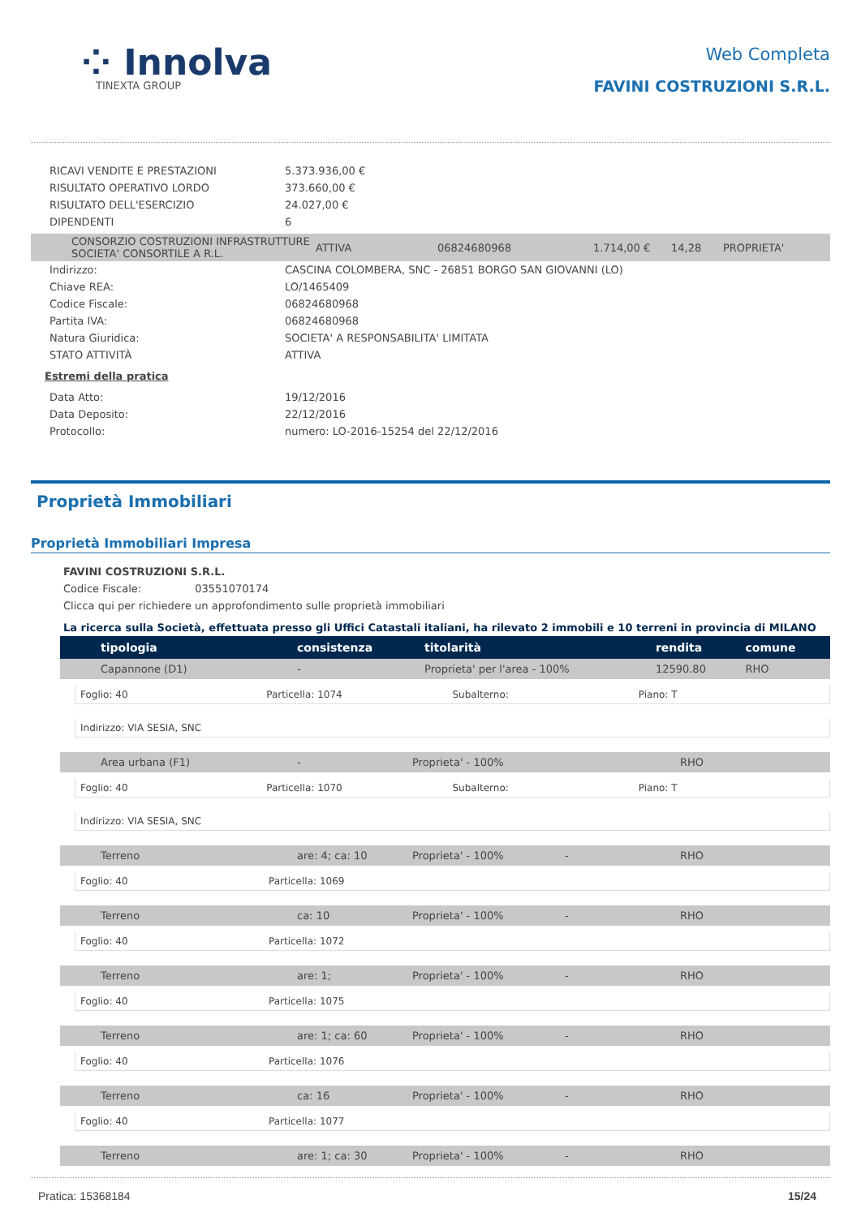⁘ Innolva
TINEXTA GROUP
Web Completa
FAVINI COSTRUZIONI S.R.L.
| RICAVI VENDITE E PRESTAZIONI | 5.373.936,00 € |
| RISULTATO OPERATIVO LORDO | 373.660,00 € |
| RISULTATO DELL'ESERCIZIO | 24.027,00 € |
| DIPENDENTI | 6 |
| CONSORZIO COSTRUZIONI INFRASTRUTTURE SOCIETA' CONSORTILE A R.L. | ATTIVA | 06824680968 | 1.714,00 € | 14,28 | PROPRIETA' |
| Indirizzo: | CASCINA COLOMBERA, SNC - 26851 BORGO SAN GIOVANNI (LO) |
| Chiave REA: | LO/1465409 |
| Codice Fiscale: | 06824680968 |
| Partita IVA: | 06824680968 |
| Natura Giuridica: | SOCIETA' A RESPONSABILITA' LIMITATA |
| STATO ATTIVITÀ | ATTIVA |
Estremi della pratica
| Data Atto: | 19/12/2016 |
| Data Deposito: | 22/12/2016 |
| Protocollo: | numero: LO-2016-15254 del 22/12/2016 |
Proprietà Immobiliari
Proprietà Immobiliari Impresa
FAVINI COSTRUZIONI S.R.L.
Codice Fiscale: 03551070174
Clicca qui per richiedere un approfondimento sulle proprietà immobiliari
La ricerca sulla Società, effettuata presso gli Uffici Catastali italiani, ha rilevato 2 immobili e 10 terreni in provincia di MILANO
| tipologia | consistenza | titolarità | rendita | comune |
| --- | --- | --- | --- | --- |
| Capannone (D1) | - | Proprieta' per l'area - 100% | 12590.80 | RHO |
Foglio: 40 Particella: 1074 Subalterno: Piano: T
Indirizzo: VIA SESIA, SNC
| Area urbana (F1) | - | Proprieta' - 100% | | RHO |
Foglio: 40 Particella: 1070 Subalterno: Piano: T
Indirizzo: VIA SESIA, SNC
| Terreno | are: 4; ca: 10 | Proprieta' - 100% | - | RHO |
Foglio: 40 Particella: 1069
| Terreno | ca: 10 | Proprieta' - 100% | - | RHO |
Foglio: 40 Particella: 1072
| Terreno | are: 1; | Proprieta' - 100% | - | RHO |
Foglio: 40 Particella: 1075
| Terreno | are: 1; ca: 60 | Proprieta' - 100% | - | RHO |
Foglio: 40 Particella: 1076
| Terreno | ca: 16 | Proprieta' - 100% | - | RHO |
Foglio: 40 Particella: 1077
| Terreno | are: 1; ca: 30 | Proprieta' - 100% | - | RHO |
Pratica: 15368184 15/24